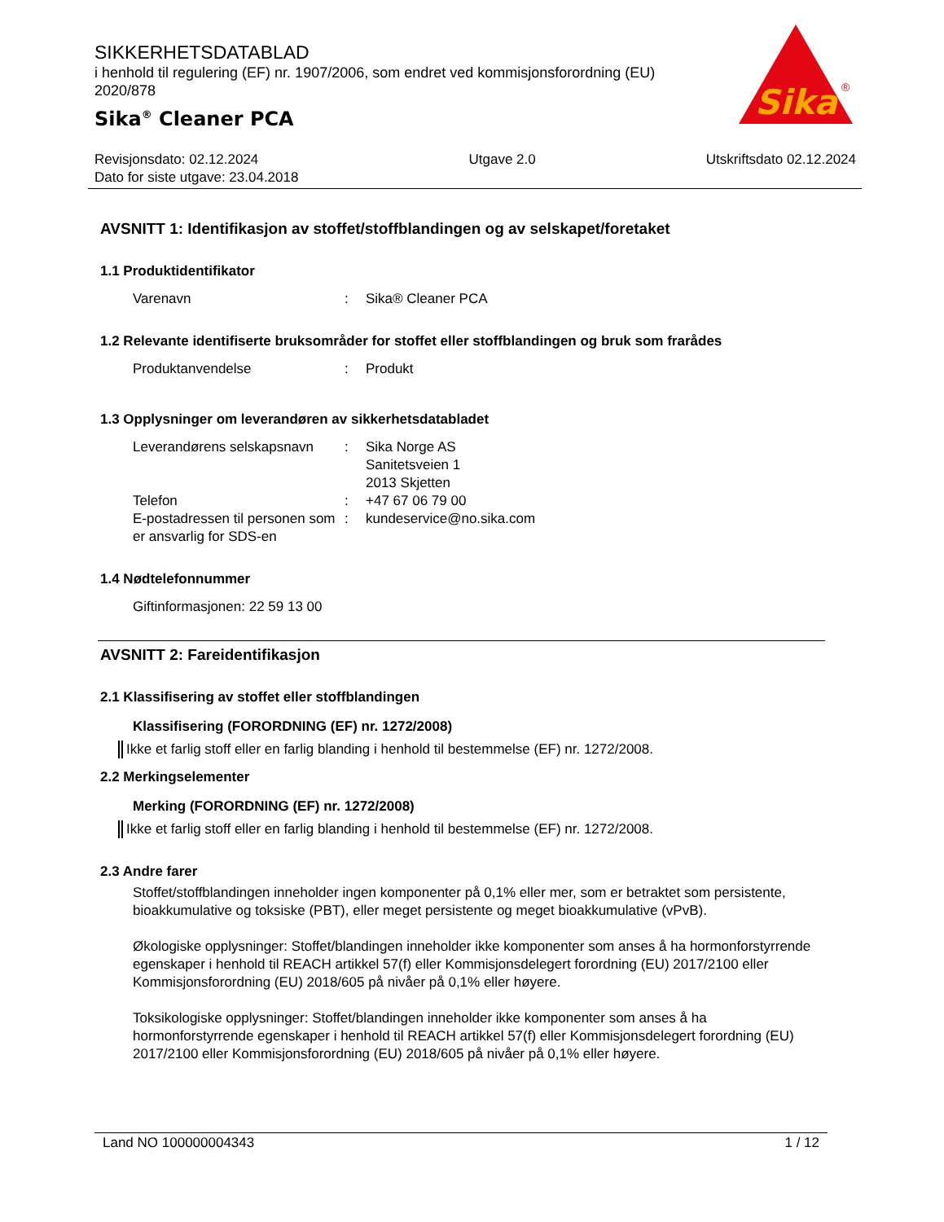SIKKERHETSDATABLAD
i henhold til regulering (EF) nr. 1907/2006, som endret ved kommisjonsforordning (EU) 2020/878
Sika<sup>®</sup> Cleaner PCA
Sika
®
Revisjonsdato: 02.12.2024
Dato for siste utgave: 23.04.2018
Utgave 2.0 Utskriftsdato 02.12.2024
AVSNITT 1: Identifikasjon av stoffet/stoffblandingen og av selskapet/foretaket
1.1 Produktidentifikator
Varenavn : Sika® Cleaner PCA
1.2 Relevante identifiserte bruksområder for stoffet eller stoffblandingen og bruk som frarådes
Produktanvendelse : Produkt
1.3 Opplysninger om leverandøren av sikkerhetsdatabladet
Leverandørens selskapsnavn
: Sika Norge AS
Sanitetsveien 1
2013 Skjetten
Telefon : +47 67 06 79 00
E-postadressen til personen som er ansvarlig for SDS-en
: kundeservice@no.sika.com
1.4 Nødtelefonnummer
Giftinformasjonen: 22 59 13 00
AVSNITT 2: Fareidentifikasjon
2.1 Klassifisering av stoffet eller stoffblandingen
Klassifisering (FORORDNING (EF) nr. 1272/2008)
Ikke et farlig stoff eller en farlig blanding i henhold til bestemmelse (EF) nr. 1272/2008.
2.2 Merkingselementer
Merking (FORORDNING (EF) nr. 1272/2008)
Ikke et farlig stoff eller en farlig blanding i henhold til bestemmelse (EF) nr. 1272/2008.
2.3 Andre farer
Stoffet/stoffblandingen inneholder ingen komponenter på 0,1% eller mer, som er betraktet som persistente, bioakkumulative og toksiske (PBT), eller meget persistente og meget bioakkumulative (vPvB).
Økologiske opplysninger: Stoffet/blandingen inneholder ikke komponenter som anses å ha hormonforstyrrende egenskaper i henhold til REACH artikkel 57(f) eller Kommisjonsdelegert forordning (EU) 2017/2100 eller Kommisjonsforordning (EU) 2018/605 på nivåer på 0,1% eller høyere.
Toksikologiske opplysninger: Stoffet/blandingen inneholder ikke komponenter som anses å ha hormonforstyrrende egenskaper i henhold til REACH artikkel 57(f) eller Kommisjonsdelegert forordning (EU) 2017/2100 eller Kommisjonsforordning (EU) 2018/605 på nivåer på 0,1% eller høyere.
Land NO 100000004343 1 / 12